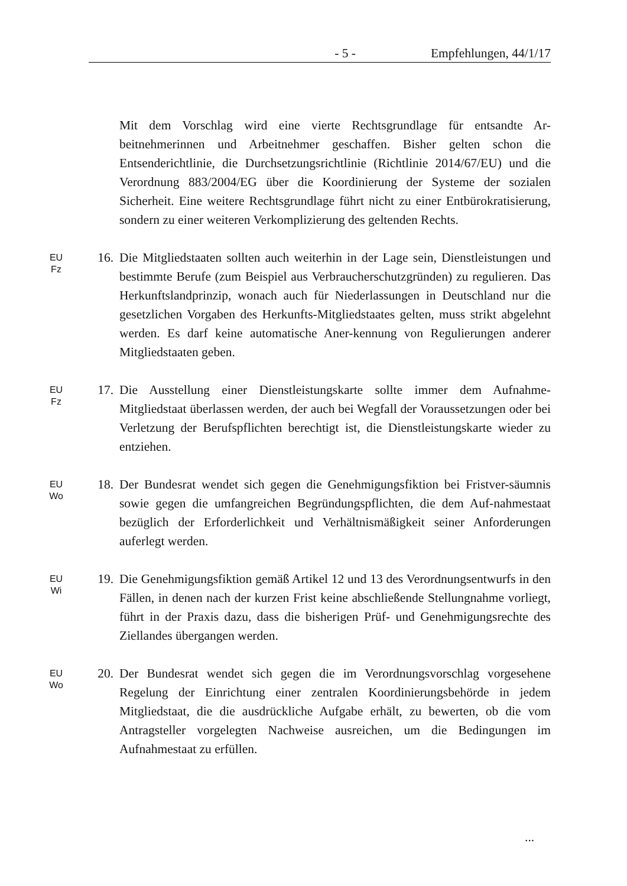- 5 - Empfehlungen, 44/1/17
Mit dem Vorschlag wird eine vierte Rechtsgrundlage für entsandte Ar-beitnehmerinnen und Arbeitnehmer geschaffen. Bisher gelten schon die Entsenderichtlinie, die Durchsetzungsrichtlinie (Richtlinie 2014/67/EU) und die Verordnung 883/2004/EG über die Koordinierung der Systeme der sozialen Sicherheit. Eine weitere Rechtsgrundlage führt nicht zu einer Entbürokratisierung, sondern zu einer weiteren Verkomplizierung des geltenden Rechts.
EU
Fz
16. Die Mitgliedstaaten sollten auch weiterhin in der Lage sein, Dienstleistungen und bestimmte Berufe (zum Beispiel aus Verbraucherschutzgründen) zu regulieren. Das Herkunftslandprinzip, wonach auch für Niederlassungen in Deutschland nur die gesetzlichen Vorgaben des Herkunfts-Mitgliedstaates gelten, muss strikt abgelehnt werden. Es darf keine automatische Aner-kennung von Regulierungen anderer Mitgliedstaaten geben.
EU
Fz
17. Die Ausstellung einer Dienstleistungskarte sollte immer dem Aufnahme-Mitgliedstaat überlassen werden, der auch bei Wegfall der Voraussetzungen oder bei Verletzung der Berufspflichten berechtigt ist, die Dienstleistungskarte wieder zu entziehen.
EU
Wo
18. Der Bundesrat wendet sich gegen die Genehmigungsfiktion bei Fristver-säumnis sowie gegen die umfangreichen Begründungspflichten, die dem Auf-nahmestaat bezüglich der Erforderlichkeit und Verhältnismäßigkeit seiner Anforderungen auferlegt werden.
EU
Wi
19. Die Genehmigungsfiktion gemäß Artikel 12 und 13 des Verordnungsentwurfs in den Fällen, in denen nach der kurzen Frist keine abschließende Stellungnahme vorliegt, führt in der Praxis dazu, dass die bisherigen Prüf- und Genehmigungsrechte des Ziellandes übergangen werden.
EU
Wo
20. Der Bundesrat wendet sich gegen die im Verordnungsvorschlag vorgesehene Regelung der Einrichtung einer zentralen Koordinierungsbehörde in jedem Mitgliedstaat, die die ausdrückliche Aufgabe erhält, zu bewerten, ob die vom Antragsteller vorgelegten Nachweise ausreichen, um die Bedingungen im Aufnahmestaat zu erfüllen.
...